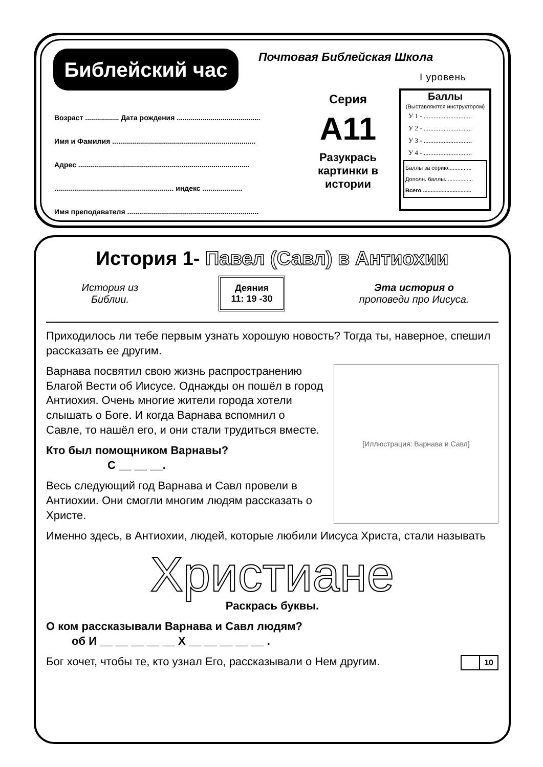Библейский час Почтовая Библейская Школа
I уровень
Возраст ................. Дата рождения ..........................................
Имя и Фамилия ........................................................................
Адрес ......................................................................................
............................................................ индекс ....................
Имя преподавателя ..................................................................
Серия
A11
Разукрась картинки в истории
Баллы
(Выставляются инструктором)
У 1 - .............................
У 2 - .............................
У 3 - .............................
У 4 - .............................
Баллы за серию...............
Дополн. баллы..................
Всего ...............................
История 1- Павел (Савл) в Антиохии
История из
Библии.
Деяния
11: 19 -30
Эта история о
проповеди про Иисуса.
Приходилось ли тебе первым узнать хорошую новость? Тогда ты, наверное, спешил рассказать ее другим.
[Иллюстрация: Варнава и Савл]
Варнава посвятил свою жизнь распространению Благой Вести об Иисусе. Однажды он пошёл в город Антиохия. Очень многие жители города хотели слышать о Боге. И когда Варнава вспомнил о Савле, то нашёл его, и они стали трудиться вместе.
Кто был помощником Варнавы?
С __ __ __.
Весь следующий год Варнава и Савл провели в Антиохии. Они смогли многим людям рассказать о Христе.
Именно здесь, в Антиохии, людей, которые любили Иисуса Христа, стали называть
Христиане
Раскрась буквы.
О ком рассказывали Варнава и Савл людям?
об И __ __ __ __ __ Х __ __ __ __ __ .
Бог хочет, чтобы те, кто узнал Его, рассказывали о Нем другим. 10